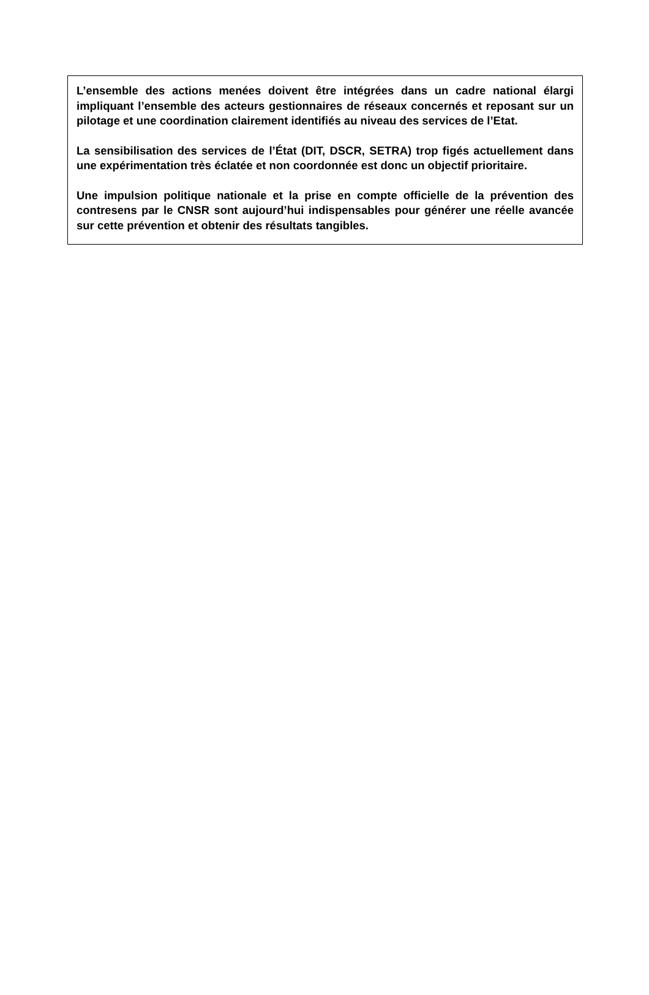L’ensemble des actions menées doivent être intégrées dans un cadre national élargi impliquant l’ensemble des acteurs gestionnaires de réseaux concernés et reposant sur un pilotage et une coordination clairement identifiés au niveau des services de l’Etat.
La sensibilisation des services de l’État (DIT, DSCR, SETRA) trop figés actuellement dans une expérimentation très éclatée et non coordonnée est donc un objectif prioritaire.
Une impulsion politique nationale et la prise en compte officielle de la prévention des contresens par le CNSR sont aujourd’hui indispensables pour générer une réelle avancée sur cette prévention et obtenir des résultats tangibles.